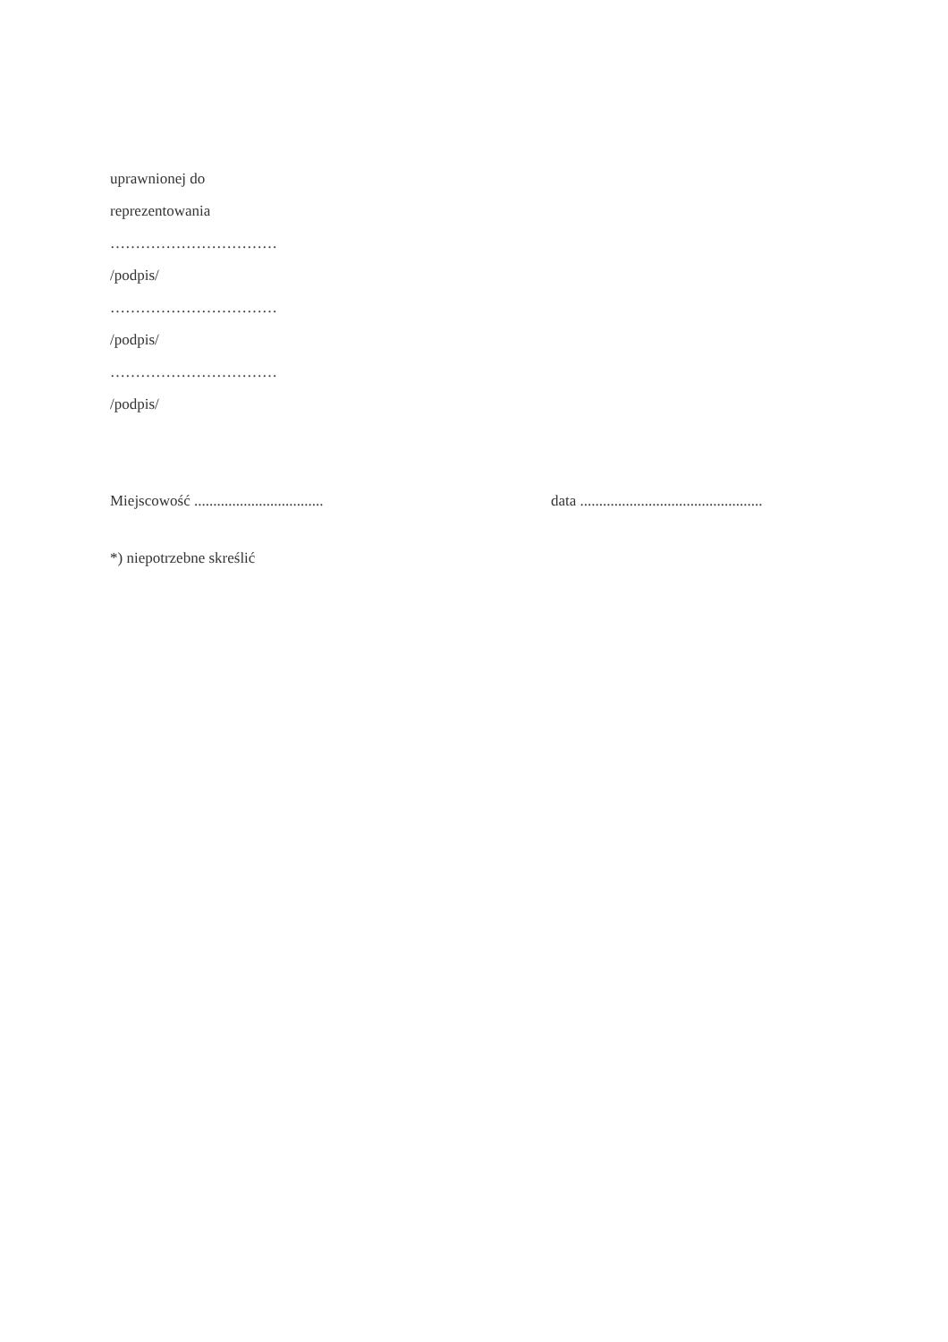uprawnionej do
reprezentowania
……………………………
/podpis/
……………………………
/podpis/
……………………………
/podpis/
Miejscowość .................................. data ................................................
*) niepotrzebne skreślić